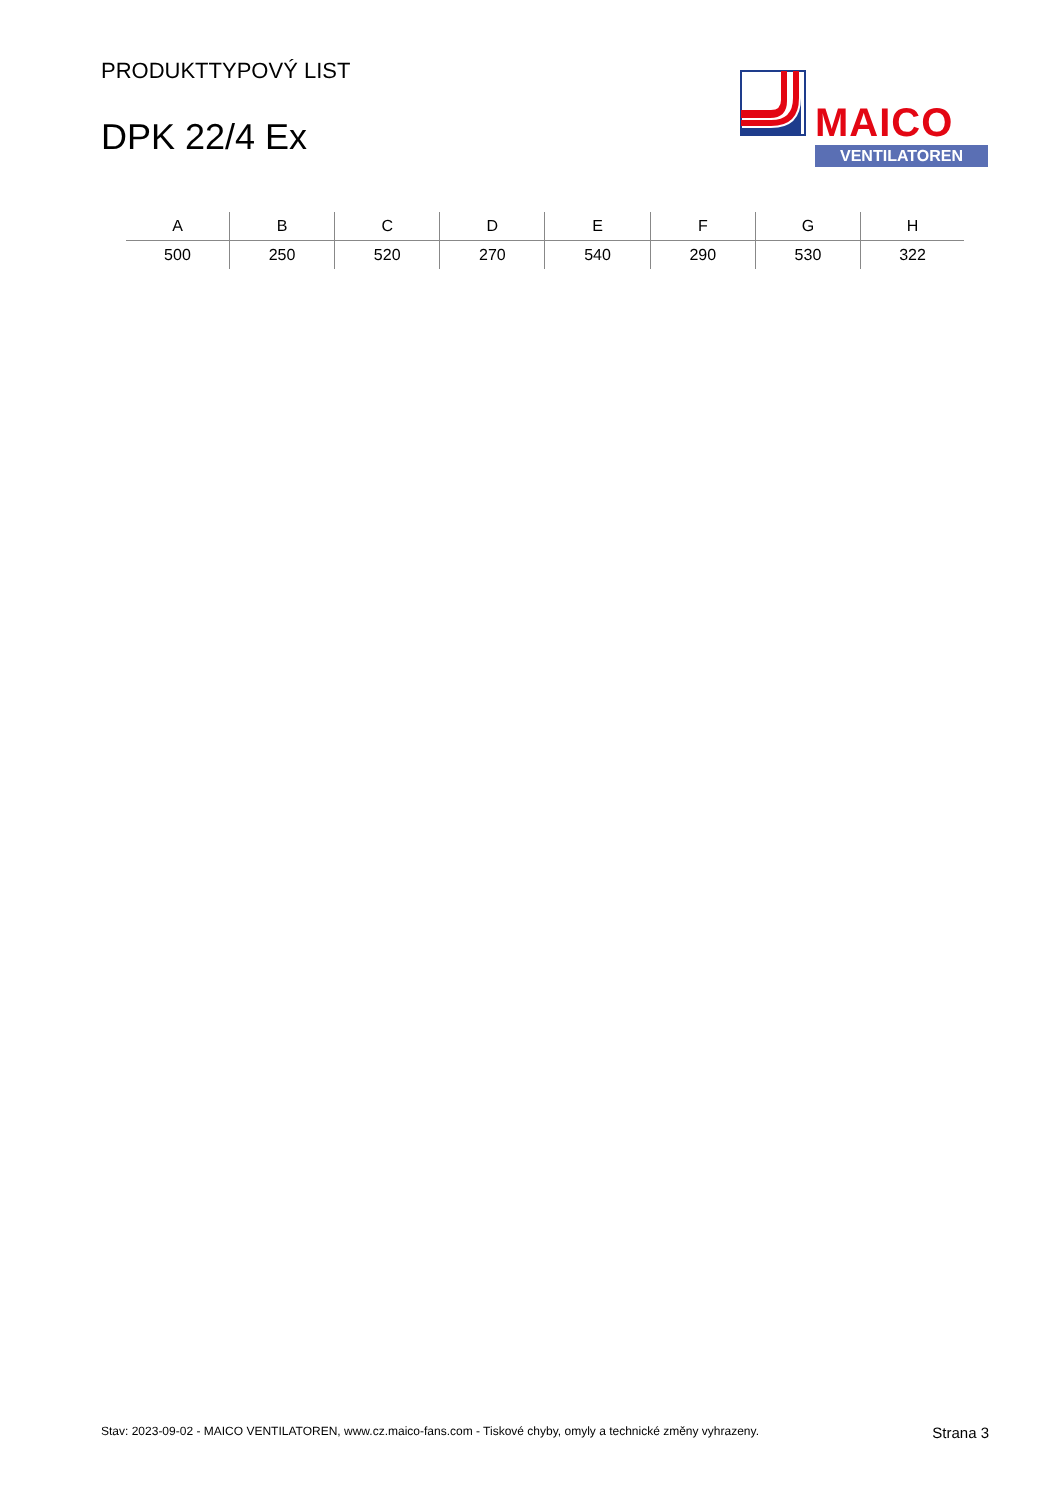PRODUKTTYPOVÝ LIST
DPK 22/4 Ex
MAICO
VENTILATOREN
| A | B | C | D | E | F | G | H |
| --- | --- | --- | --- | --- | --- | --- | --- |
| 500 | 250 | 520 | 270 | 540 | 290 | 530 | 322 |
Stav: 2023-09-02 - MAICO VENTILATOREN, www.cz.maico-fans.com - Tiskové chyby, omyly a technické změny vyhrazeny. Strana 3